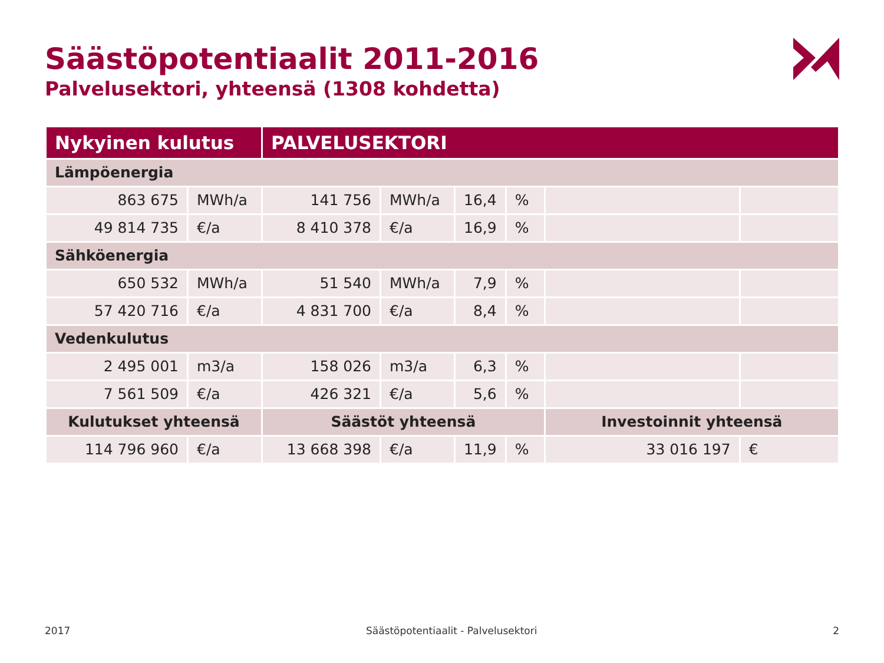Säästöpotentiaalit 2011-2016
Palvelusektori, yhteensä (1308 kohdetta)
| Nykyinen kulutus | | PALVELUSEKTORI | | | | | |
| --- | --- | --- | --- | --- | --- | --- | --- |
| Lämpöenergia | | | | | | | |
| 863 675 | MWh/a | 141 756 | MWh/a | 16,4 | % | | |
| 49 814 735 | €/a | 8 410 378 | €/a | 16,9 | % | | |
| Sähköenergia | | | | | | | |
| 650 532 | MWh/a | 51 540 | MWh/a | 7,9 | % | | |
| 57 420 716 | €/a | 4 831 700 | €/a | 8,4 | % | | |
| Vedenkulutus | | | | | | | |
| 2 495 001 | m3/a | 158 026 | m3/a | 6,3 | % | | |
| 7 561 509 | €/a | 426 321 | €/a | 5,6 | % | | |
| Kulutukset yhteensä | | Säästöt yhteensä | | | | Investoinnit yhteensä | |
| 114 796 960 | €/a | 13 668 398 | €/a | 11,9 | % | 33 016 197 | € |
2017 Säästöpotentiaalit - Palvelusektori 2